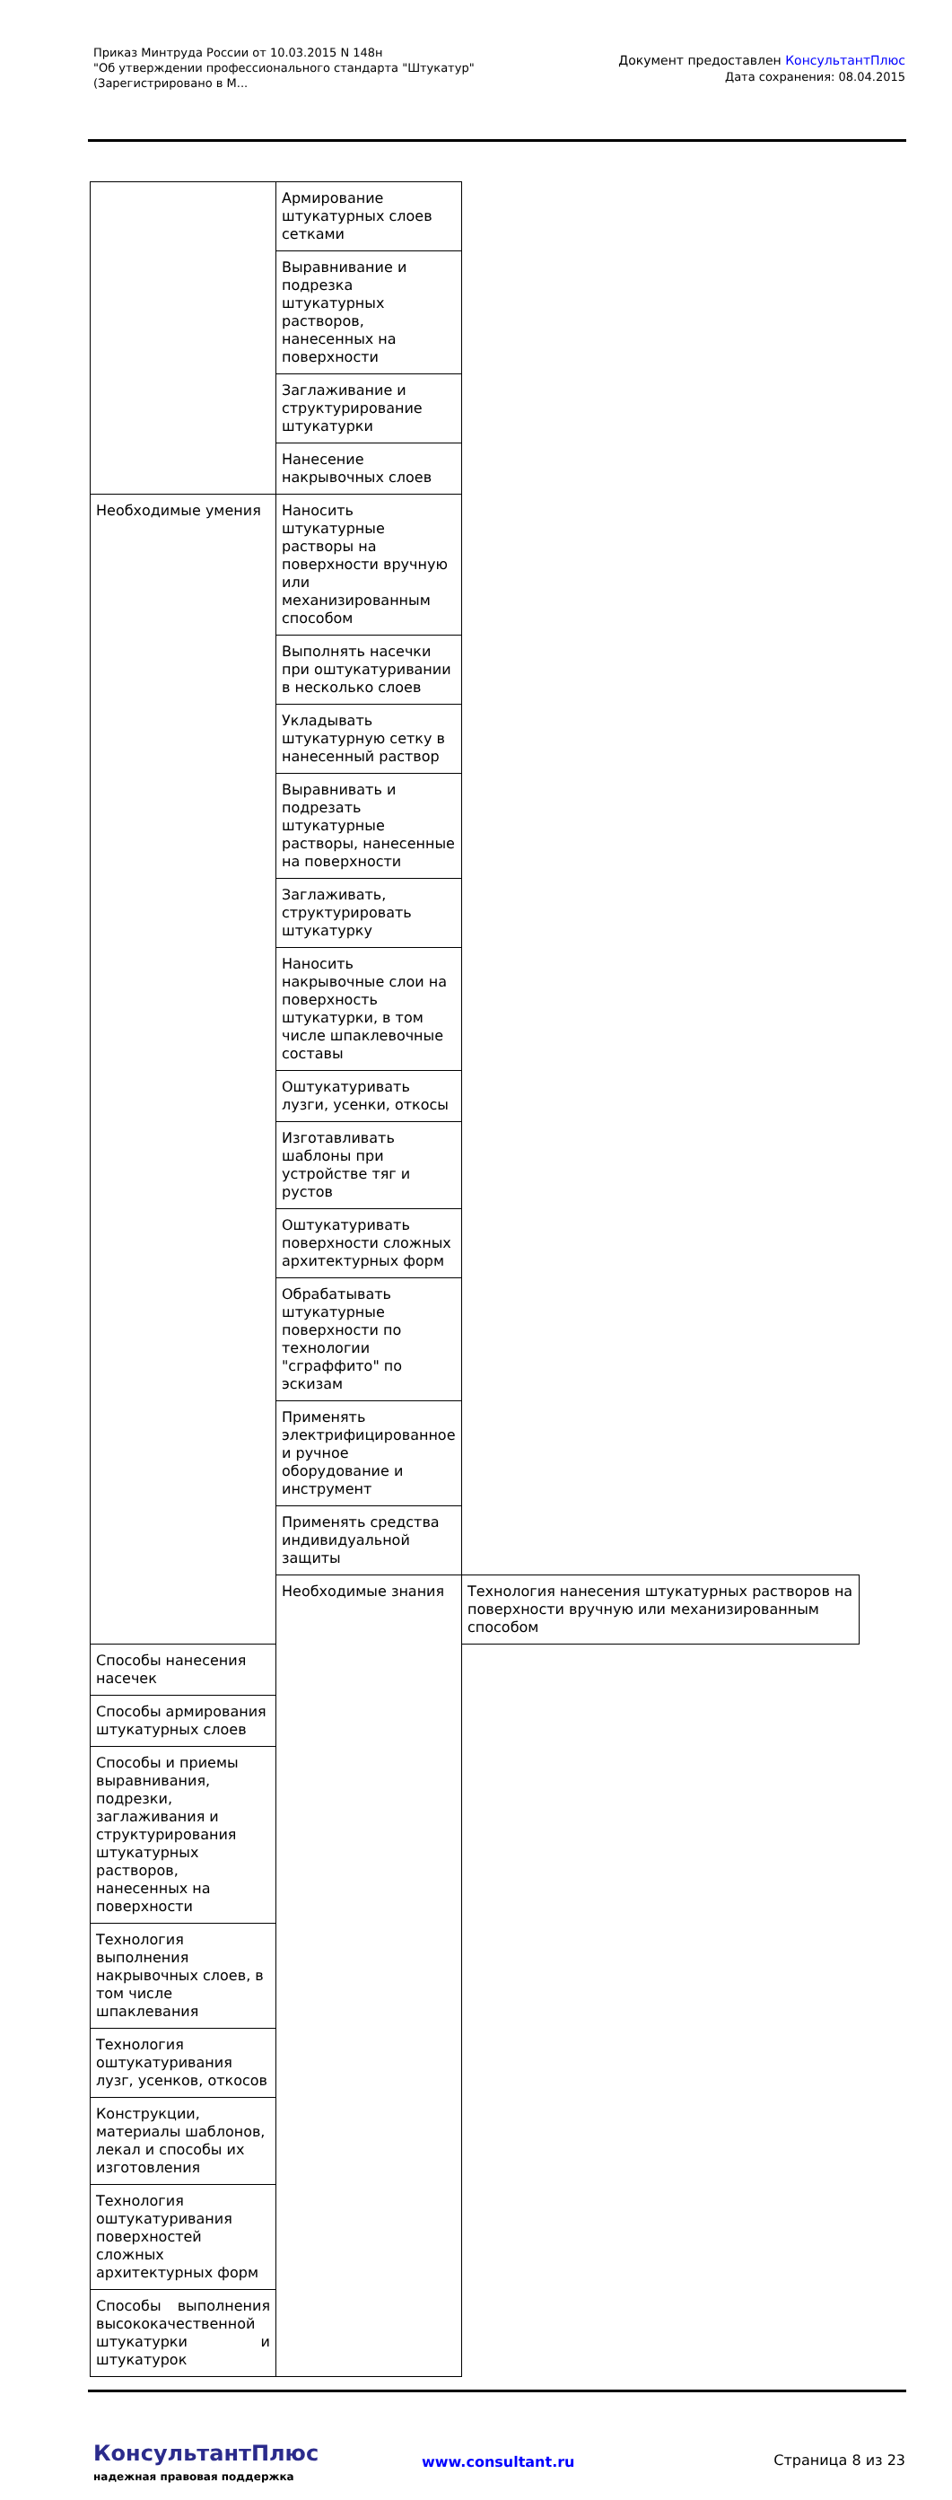Приказ Минтруда России от 10.03.2015 N 148н
"Об утверждении профессионального стандарта "Штукатур"
(Зарегистрировано в М...
Документ предоставлен КонсультантПлюс
Дата сохранения: 08.04.2015
| | Армирование штукатурных слоев сетками | |
| | Выравнивание и подрезка штукатурных растворов, нанесенных на поверхности | |
| | Заглаживание и структурирование штукатурки | |
| | Нанесение накрывочных слоев | |
| Необходимые умения | Наносить штукатурные растворы на поверхности вручную или механизированным способом | |
| | Выполнять насечки при оштукатуривании в несколько слоев | |
| | Укладывать штукатурную сетку в нанесенный раствор | |
| | Выравнивать и подрезать штукатурные растворы, нанесенные на поверхности | |
| | Заглаживать, структурировать штукатурку | |
| | Наносить накрывочные слои на поверхность штукатурки, в том числе шпаклевочные составы | |
| | Оштукатуривать лузги, усенки, откосы | |
| | Изготавливать шаблоны при устройстве тяг и рустов | |
| | Оштукатуривать поверхности сложных архитектурных форм | |
| | Обрабатывать штукатурные поверхности по технологии "сграффито" по эскизам | |
| | Применять электрифицированное и ручное оборудование и инструмент | |
| | Применять средства индивидуальной защиты | |
| | Необходимые знания | Технология нанесения штукатурных растворов на поверхности вручную или механизированным способом |
| Способы нанесения насечек | | |
| Способы армирования штукатурных слоев | | |
| Способы и приемы выравнивания, подрезки, заглаживания и структурирования штукатурных растворов, нанесенных на поверхности | | |
| Технология выполнения накрывочных слоев, в том числе шпаклевания | | |
| Технология оштукатуривания лузг, усенков, откосов | | |
| Конструкции, материалы шаблонов, лекал и способы их изготовления | | |
| Технология оштукатуривания поверхностей сложных архитектурных форм | | |
| Способы выполнения высококачественной штукатурки и штукатурок | | |
КонсультантПлюс
надежная правовая поддержка
www.consultant.ru Страница 8 из 23